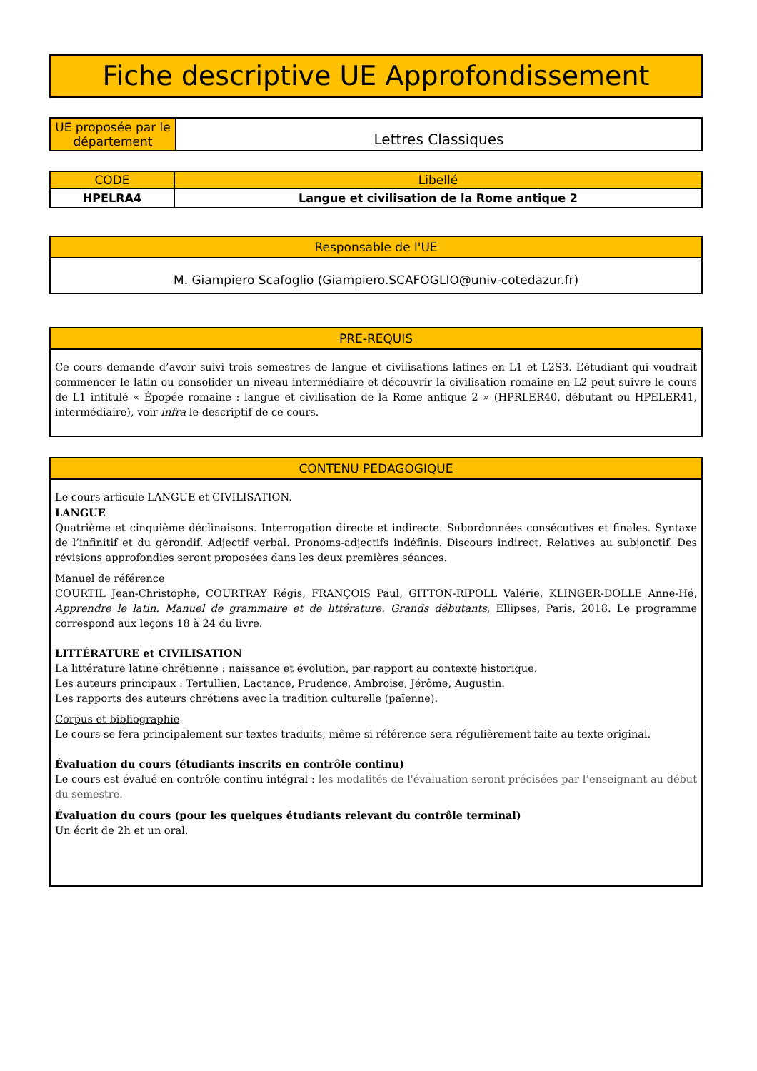Fiche descriptive UE Approfondissement
| UE proposée par le département | Lettres Classiques |
| CODE | Libellé |
| --- | --- |
| HPELRA4 | Langue et civilisation de la Rome antique 2 |
Responsable de l'UE
M. Giampiero Scafoglio (Giampiero.SCAFOGLIO@univ-cotedazur.fr)
PRE-REQUIS
Ce cours demande d’avoir suivi trois semestres de langue et civilisations latines en L1 et L2S3. L’étudiant qui voudrait commencer le latin ou consolider un niveau intermédiaire et découvrir la civilisation romaine en L2 peut suivre le cours de L1 intitulé « Épopée romaine : langue et civilisation de la Rome antique 2 » (HPRLER40, débutant ou HPELER41, intermédiaire), voir infra le descriptif de ce cours.
CONTENU PEDAGOGIQUE
Le cours articule LANGUE et CIVILISATION.
LANGUE
Quatrième et cinquième déclinaisons. Interrogation directe et indirecte. Subordonnées consécutives et finales. Syntaxe de l’infinitif et du gérondif. Adjectif verbal. Pronoms-adjectifs indéfinis. Discours indirect. Relatives au subjonctif. Des révisions approfondies seront proposées dans les deux premières séances.
Manuel de référence
COURTIL Jean-Christophe, COURTRAY Régis, FRANÇOIS Paul, GITTON-RIPOLL Valérie, KLINGER-DOLLE Anne-Hé, Apprendre le latin. Manuel de grammaire et de littérature. Grands débutants, Ellipses, Paris, 2018. Le programme correspond aux leçons 18 à 24 du livre.
LITTÉRATURE et CIVILISATION
La littérature latine chrétienne : naissance et évolution, par rapport au contexte historique.
Les auteurs principaux : Tertullien, Lactance, Prudence, Ambroise, Jérôme, Augustin.
Les rapports des auteurs chrétiens avec la tradition culturelle (païenne).
Corpus et bibliographie
Le cours se fera principalement sur textes traduits, même si référence sera régulièrement faite au texte original.
Évaluation du cours (étudiants inscrits en contrôle continu)
Le cours est évalué en contrôle continu intégral : les modalités de l'évaluation seront précisées par l’enseignant au début du semestre.
Évaluation du cours (pour les quelques étudiants relevant du contrôle terminal)
Un écrit de 2h et un oral.